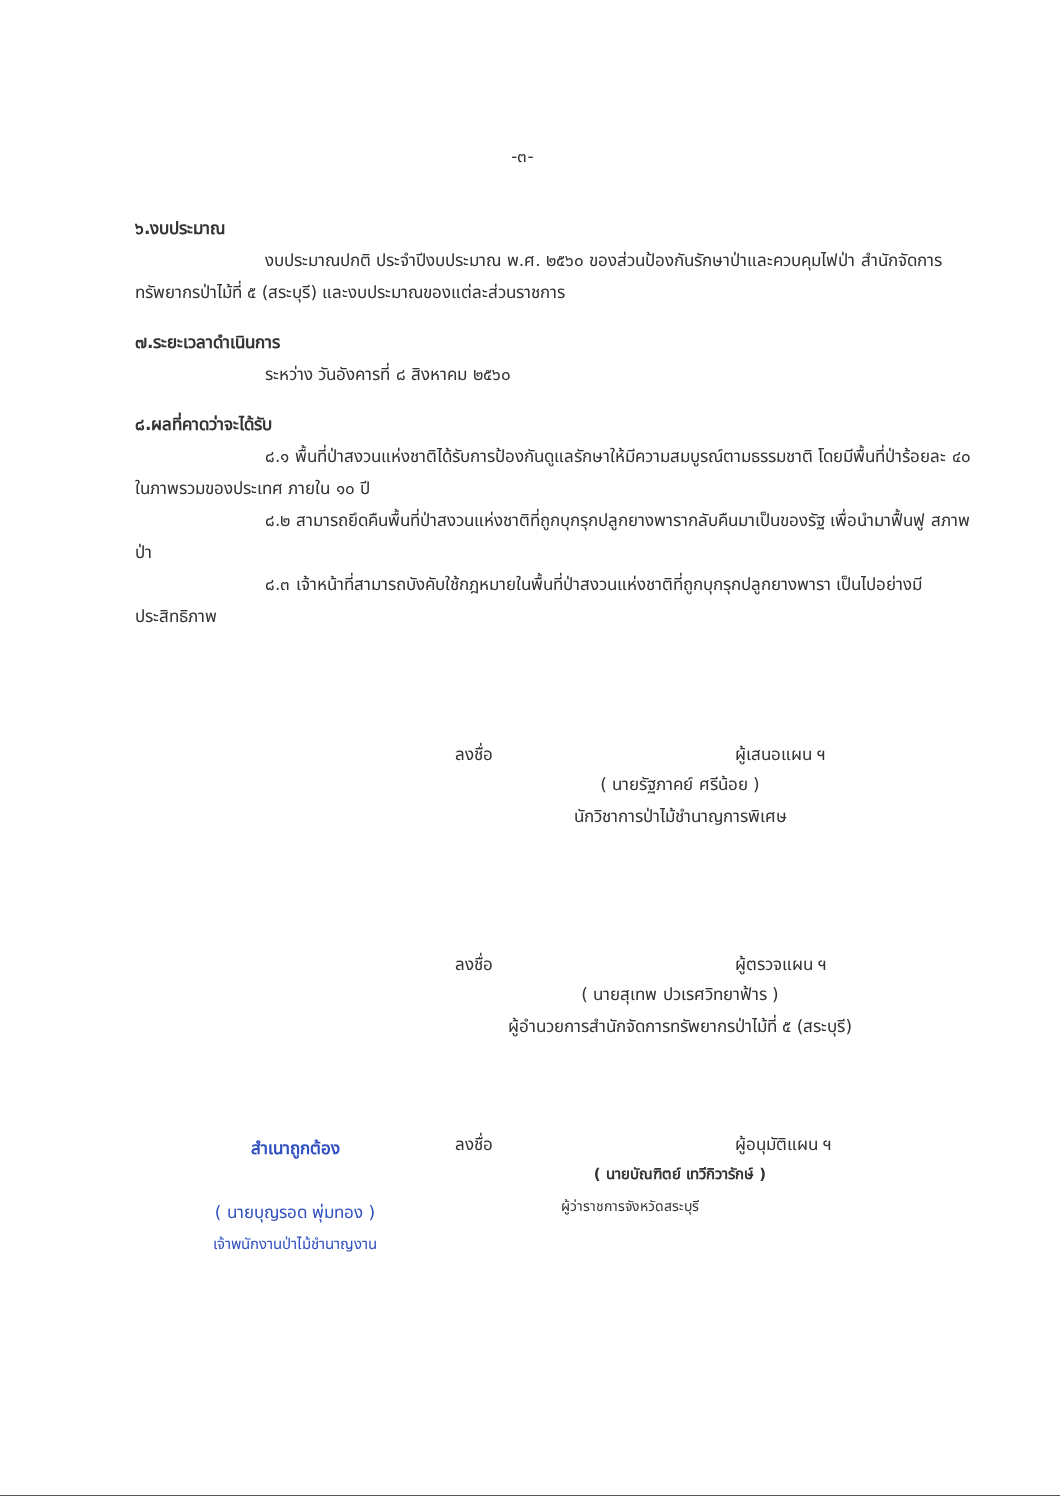-๓-
๖.งบประมาณ
งบประมาณปกติ ประจำปีงบประมาณ พ.ศ. ๒๕๖๐ ของส่วนป้องกันรักษาป่าและควบคุมไฟป่า สำนักจัดการทรัพยากรป่าไม้ที่ ๕ (สระบุรี) และงบประมาณของแต่ละส่วนราชการ
๗.ระยะเวลาดำเนินการ
ระหว่าง วันอังคารที่ ๘ สิงหาคม ๒๕๖๐
๘.ผลที่คาดว่าจะได้รับ
๘.๑ พื้นที่ป่าสงวนแห่งชาติได้รับการป้องกันดูแลรักษาให้มีความสมบูรณ์ตามธรรมชาติ โดยมีพื้นที่ป่าร้อยละ ๔๐ ในภาพรวมของประเทศ ภายใน ๑๐ ปี
๘.๒ สามารถยึดคืนพื้นที่ป่าสงวนแห่งชาติที่ถูกบุกรุกปลูกยางพารากลับคืนมาเป็นของรัฐ เพื่อนำมาฟื้นฟู สภาพป่า
๘.๓ เจ้าหน้าที่สามารถบังคับใช้กฎหมายในพื้นที่ป่าสงวนแห่งชาติที่ถูกบุกรุกปลูกยางพารา เป็นไปอย่างมีประสิทธิภาพ
ลงชื่อ ผู้เสนอแผน ฯ
( นายรัฐภาคย์ ศรีน้อย )
นักวิชาการป่าไม้ชำนาญการพิเศษ
ลงชื่อ ผู้ตรวจแผน ฯ
( นายสุเทพ ปวเรศวิทยาฟ้าร )
ผู้อำนวยการสำนักจัดการทรัพยากรป่าไม้ที่ ๕ (สระบุรี)
สำเนาถูกต้อง
( นายบุญรอด พุ่มทอง )
เจ้าพนักงานป่าไม้ชำนาญงาน
ลงชื่อ ผู้อนุมัติแผน ฯ
( นายบัณฑิตย์ เทวีกิวารักษ์ )
ผู้ว่าราชการจังหวัดสระบุรี